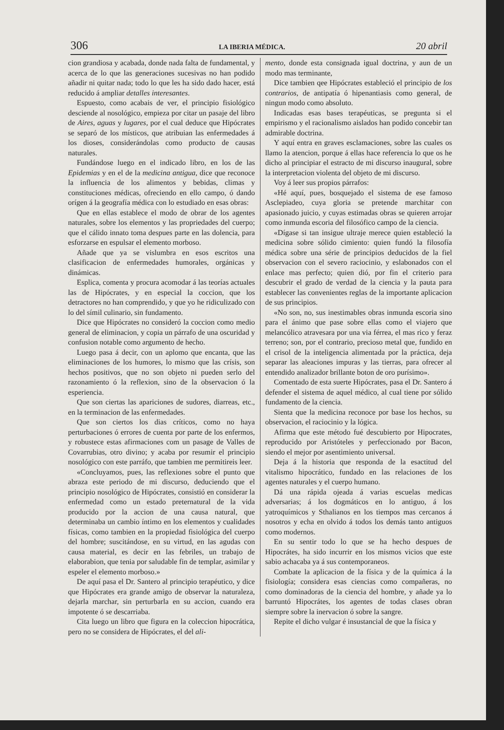306 LA IBERIA MÉDICA. 20 abril
cion grandiosa y acabada, donde nada falta de fundamental, y acerca de lo que las generaciones sucesivas no han podido añadir ni quitar nada; todo lo que les ha sido dado hacer, está reducido á ampliar detalles interesantes.
Espuesto, como acabais de ver, el principio fisiológico desciende al nosológico, empieza por citar un pasaje del libro de Aires, aguas y lugares, por el cual deduce que Hipócrates se separó de los místicos, que atribuian las enfermedades á los dioses, considerándolas como producto de causas naturales.
Fundándose luego en el indicado libro, en los de las Epidemias y en el de la medicina antigua, dice que reconoce la influencia de los alimentos y bebidas, climas y constituciones médicas, ofreciendo en ello campo, ó dando orígen á la geografía médica con lo estudiado en esas obras:
Que en ellas establece el modo de obrar de los agentes naturales, sobre los elementos y las propriedades del cuerpo; que el cálido innato toma despues parte en las dolencia, para esforzarse en espulsar el elemento morboso.
Añade que ya se vislumbra en esos escritos una clasificacion de enfermedades humorales, orgánicas y dinámicas.
Esplica, comenta y procura acomodar á las teorías actuales las de Hipócrates, y en especial la coccion, que los detractores no han comprendido, y que yo he ridiculizado con lo del símil culinario, sin fundamento.
Dice que Hipócrates no consideró la coccion como medio general de eliminacion, y copia un párrafo de una oscuridad y confusion notable como argumento de hecho.
Luego pasa á decir, con un aplomo que encanta, que las eliminaciones de los humores, lo mismo que las crísis, son hechos positivos, que no son objeto ni pueden serlo del razonamiento ó la reflexion, sino de la observacion ó la esperiencia.
Que son ciertas las apariciones de sudores, diarreas, etc., en la terminacion de las enfermedades.
Que son ciertos los dias críticos, como no haya perturbaciones ó errores de cuenta por parte de los enfermos, y robustece estas afirmaciones com un pasage de Valles de Covarrubias, otro divino; y acaba por resumir el principio nosológico con este parráfo, que tambien me permitireis leer.
«Concluyamos, pues, las reflexiones sobre el punto que abraza este periodo de mi discurso, deduciendo que el principio nosológico de Hipócrates, consistió en considerar la enfermedad como un estado preternatural de la vida producido por la accion de una causa natural, que determinaba un cambio íntimo en los elementos y cualidades físicas, como tambien en la propiedad fisiológica del cuerpo del hombre; suscitándose, en su virtud, en las agudas con causa material, es decir en las febriles, un trabajo de elaborabion, que tenia por saludable fin de templar, asimilar y espeler el elemento morboso.»
De aquí pasa el Dr. Santero al principio terapéutico, y dice que Hipócrates era grande amigo de observar la naturaleza, dejarla marchar, sin perturbarla en su accion, cuando era impotente ó se descarriaba.
Cita luego un libro que figura en la coleccion hipocrática, pero no se considera de Hipócrates, el del ali-
mento, donde esta consignada igual doctrina, y aun de un modo mas terminante,
Dice tambien qee Hipócrates estableció el principio de los contrarios, de antipatía ó hipenantiasis como general, de ningun modo como absoluto.
Indicadas esas bases terapéuticas, se pregunta si el empirismo y el racionalismo aislados han podido concebir tan admirable doctrina.
Y aquí entra en graves esclamaciones, sobre las cuales os llamo la atencion, porque á ellas hace referencia lo que os he dicho al principiar el estracto de mi discurso inaugural, sobre la interpretacion violenta del objeto de mi discurso.
Voy á leer sus propios párrafos:
«Hé aquí, pues, bosquejado el sistema de ese famoso Asclepiadeo, cuya gloria se pretende marchitar con apasionado juicio, y cuyas estimadas obras se quieren arrojar como inmunda escoria del filosófico campo de la ciencia.
«Dígase si tan insigue ultraje merece quien estableció la medicina sobre sólido cimiento: quien fundó la filosofía médica sobre una série de principios deducidos de la fiel observacion con el severo raciocinio, y eslabonados con el enlace mas perfecto; quien dió, por fin el criterio para descubrir el grado de verdad de la ciencia y la pauta para establecer las convenientes reglas de la importante aplicacion de sus principios.
«No son, no, sus inestimables obras inmunda escoria sino para el ánimo que pase sobre ellas como el viajero que melancólico atravesara por una via férrea, el mas rico y feraz terreno; son, por el contrario, precioso metal que, fundido en el crisol de la inteligencia alimentada por la práctica, deja separar las aleaciones impuras y las tierras, para ofrecer al entendido analizador brillante boton de oro purísimo».
Comentado de esta suerte Hipócrates, pasa el Dr. Santero á defender el sistema de aquel médico, al cual tiene por sólido fundamento de la ciencia.
Sienta que la medicina reconoce por base los hechos, su observacion, el raciocinio y la lógica.
Afirma que este método fué descubierto por Hipocrates, reproducido por Aristóteles y perfeccionado por Bacon, siendo el mejor por asentimiento universal.
Deja á la historia que responda de la esactitud del vitalismo hipocrático, fundado en las relaciones de los agentes naturales y el cuerpo humano.
Dá una rápida ojeada á varias escuelas medicas adversarias; á los dogmáticos en lo antiguo, á los yatroquímicos y Sthalianos en los tiempos mas cercanos á nosotros y echa en olvido á todos los demás tanto antiguos como modernos.
En su sentir todo lo que se ha hecho despues de Hipocrátes, ha sido incurrir en los mismos vicios que este sabio achacaba ya á sus contemporaneos.
Combate la aplicacion de la física y de la química á la fisiología; considera esas ciencias como compañeras, no como dominadoras de la ciencia del hombre, y añade ya lo barruntó Hipocrátes, los agentes de todas clases obran siempre sobre la inervacion ó sobre la sangre.
Repite el dicho vulgar é insustancial de que la física y